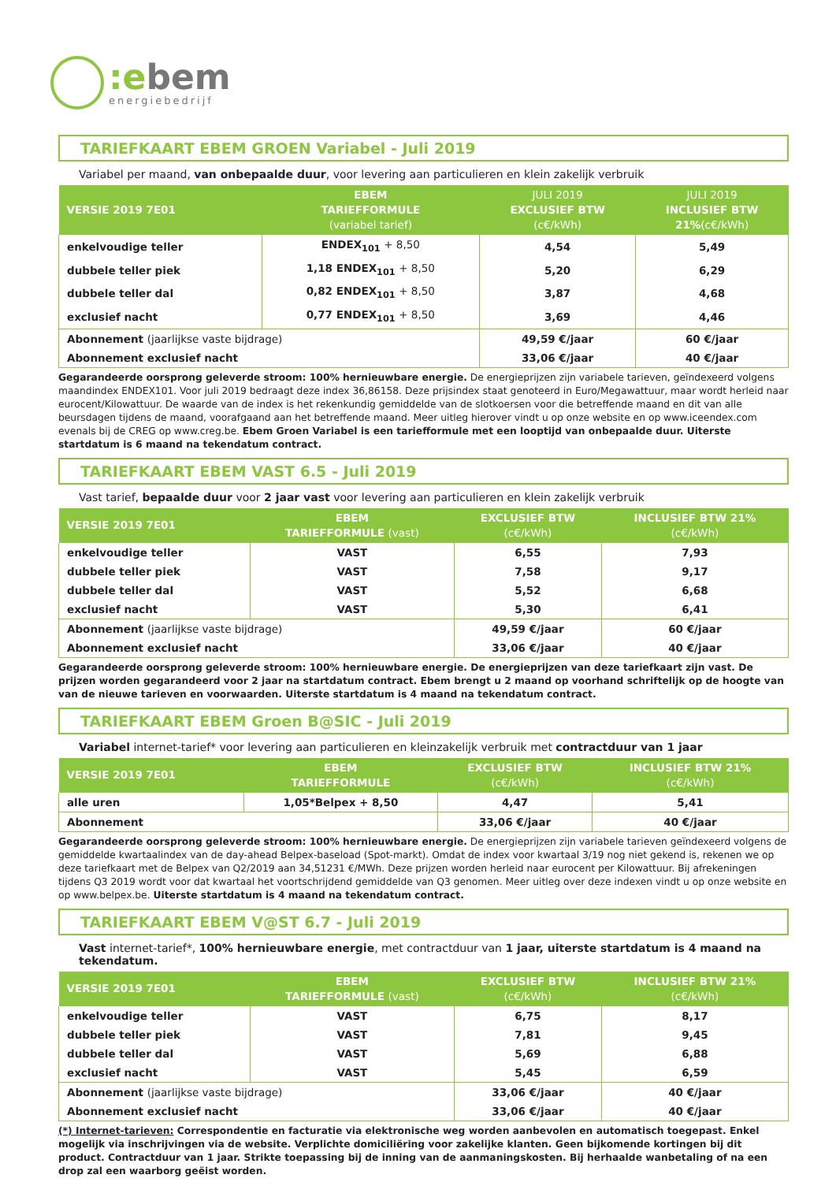:ebem
energiebedrijf
TARIEFKAART EBEM GROEN Variabel - Juli 2019
Variabel per maand, van onbepaalde duur, voor levering aan particulieren en klein zakelijk verbruik
| VERSIE 2019 7E01 | EBEM TARIEFFORMULE (variabel tarief) | JULI 2019 EXCLUSIEF BTW (c€/kWh) | JULI 2019 INCLUSIEF BTW 21% (c€/kWh) |
| --- | --- | --- | --- |
| enkelvoudige teller | ENDEX<sub>101</sub> + 8,50 | 4,54 | 5,49 |
| dubbele teller piek | 1,18 ENDEX<sub>101</sub> + 8,50 | 5,20 | 6,29 |
| dubbele teller dal | 0,82 ENDEX<sub>101</sub> + 8,50 | 3,87 | 4,68 |
| exclusief nacht | 0,77 ENDEX<sub>101</sub> + 8,50 | 3,69 | 4,46 |
| Abonnement (jaarlijkse vaste bijdrage) | | 49,59 €/jaar | 60 €/jaar |
| Abonnement exclusief nacht | | 33,06 €/jaar | 40 €/jaar |
Gegarandeerde oorsprong geleverde stroom: 100% hernieuwbare energie. De energieprijzen zijn variabele tarieven, geïndexeerd volgens maandindex ENDEX101. Voor juli 2019 bedraagt deze index 36,86158. Deze prijsindex staat genoteerd in Euro/Megawattuur, maar wordt herleid naar eurocent/Kilowattuur. De waarde van de index is het rekenkundig gemiddelde van de slotkoersen voor die betreffende maand en dit van alle beursdagen tijdens de maand, voorafgaand aan het betreffende maand. Meer uitleg hierover vindt u op onze website en op www.iceendex.com evenals bij de CREG op www.creg.be. Ebem Groen Variabel is een tariefformule met een looptijd van onbepaalde duur. Uiterste startdatum is 6 maand na tekendatum contract.
TARIEFKAART EBEM VAST 6.5 - Juli 2019
Vast tarief, bepaalde duur voor 2 jaar vast voor levering aan particulieren en klein zakelijk verbruik
| VERSIE 2019 7E01 | EBEM TARIEFFORMULE (vast) | EXCLUSIEF BTW (c€/kWh) | INCLUSIEF BTW 21% (c€/kWh) |
| --- | --- | --- | --- |
| enkelvoudige teller | VAST | 6,55 | 7,93 |
| dubbele teller piek | VAST | 7,58 | 9,17 |
| dubbele teller dal | VAST | 5,52 | 6,68 |
| exclusief nacht | VAST | 5,30 | 6,41 |
| Abonnement (jaarlijkse vaste bijdrage) | | 49,59 €/jaar | 60 €/jaar |
| Abonnement exclusief nacht | | 33,06 €/jaar | 40 €/jaar |
Gegarandeerde oorsprong geleverde stroom: 100% hernieuwbare energie. De energieprijzen van deze tariefkaart zijn vast. De prijzen worden gegarandeerd voor 2 jaar na startdatum contract. Ebem brengt u 2 maand op voorhand schriftelijk op de hoogte van van de nieuwe tarieven en voorwaarden. Uiterste startdatum is 4 maand na tekendatum contract.
TARIEFKAART EBEM Groen B@SIC - Juli 2019
Variabel internet-tarief* voor levering aan particulieren en kleinzakelijk verbruik met contractduur van 1 jaar
| VERSIE 2019 7E01 | EBEM TARIEFFORMULE | EXCLUSIEF BTW (c€/kWh) | INCLUSIEF BTW 21% (c€/kWh) |
| --- | --- | --- | --- |
| alle uren | 1,05*Belpex + 8,50 | 4,47 | 5,41 |
| Abonnement | | 33,06 €/jaar | 40 €/jaar |
Gegarandeerde oorsprong geleverde stroom: 100% hernieuwbare energie. De energieprijzen zijn variabele tarieven geïndexeerd volgens de gemiddelde kwartaalindex van de day-ahead Belpex-baseload (Spot-markt). Omdat de index voor kwartaal 3/19 nog niet gekend is, rekenen we op deze tariefkaart met de Belpex van Q2/2019 aan 34,51231 €/MWh. Deze prijzen worden herleid naar eurocent per Kilowattuur. Bij afrekeningen tijdens Q3 2019 wordt voor dat kwartaal het voortschrijdend gemiddelde van Q3 genomen. Meer uitleg over deze indexen vindt u op onze website en op www.belpex.be. Uiterste startdatum is 4 maand na tekendatum contract.
TARIEFKAART EBEM V@ST 6.7 - Juli 2019
Vast internet-tarief*, 100% hernieuwbare energie, met contractduur van 1 jaar, uiterste startdatum is 4 maand na tekendatum.
| VERSIE 2019 7E01 | EBEM TARIEFFORMULE (vast) | EXCLUSIEF BTW (c€/kWh) | INCLUSIEF BTW 21% (c€/kWh) |
| --- | --- | --- | --- |
| enkelvoudige teller | VAST | 6,75 | 8,17 |
| dubbele teller piek | VAST | 7,81 | 9,45 |
| dubbele teller dal | VAST | 5,69 | 6,88 |
| exclusief nacht | VAST | 5,45 | 6,59 |
| Abonnement (jaarlijkse vaste bijdrage) | | 33,06 €/jaar | 40 €/jaar |
| Abonnement exclusief nacht | | 33,06 €/jaar | 40 €/jaar |
(*) Internet-tarieven: Correspondentie en facturatie via elektronische weg worden aanbevolen en automatisch toegepast. Enkel mogelijk via inschrijvingen via de website. Verplichte domiciliëring voor zakelijke klanten. Geen bijkomende kortingen bij dit product. Contractduur van 1 jaar. Strikte toepassing bij de inning van de aanmaningskosten. Bij herhaalde wanbetaling of na een drop zal een waarborg geëist worden.